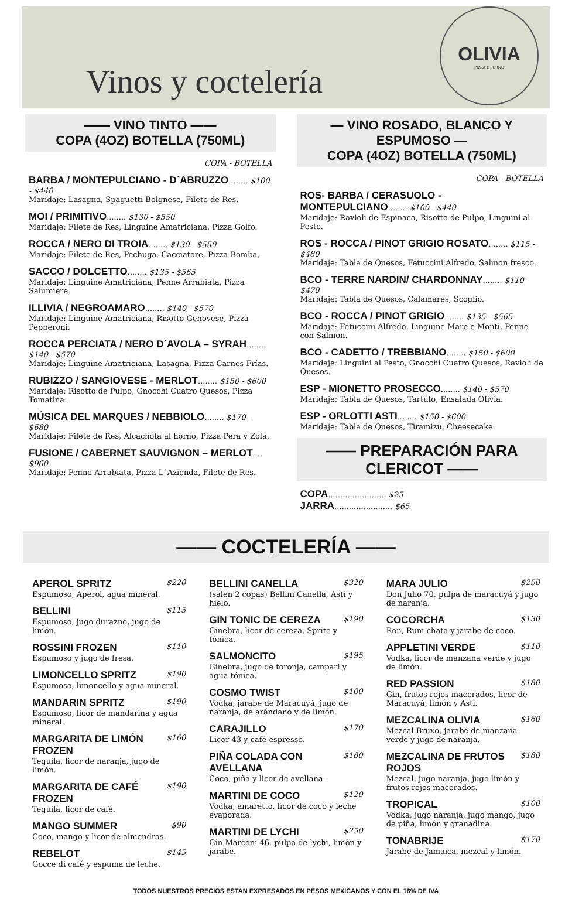Vinos y coctelería
OLIVIA
PIZZA E FORNO
—— VINO TINTO ——
COPA (4OZ) BOTELLA (750ML)
COPA - BOTELLA
BARBA / MONTEPULCIANO - D´ABRUZZO........ $100 - $440
Maridaje: Lasagna, Spaguetti Bolgnese, Filete de Res.
MOI / PRIMITIVO........ $130 - $550
Maridaje: Filete de Res, Linguine Amatriciana, Pizza Golfo.
ROCCA / NERO DI TROIA........ $130 - $550
Maridaje: Filete de Res, Pechuga. Cacciatore, Pizza Bomba.
SACCO / DOLCETTO........ $135 - $565
Maridaje: Linguine Amatriciana, Penne Arrabiata, Pizza Salumiere.
ILLIVIA / NEGROAMARO........ $140 - $570
Maridaje: Linguine Amatriciana, Risotto Genovese, Pizza Pepperoni.
ROCCA PERCIATA / NERO D´AVOLA – SYRAH........ $140 - $570
Maridaje: Linguine Amatriciana, Lasagna, Pizza Carnes Frías.
RUBIZZO / SANGIOVESE - MERLOT........ $150 - $600
Maridaje: Risotto de Pulpo, Gnocchi Cuatro Quesos, Pizza Tomatina.
MÚSICA DEL MARQUES / NEBBIOLO........ $170 - $680
Maridaje: Filete de Res, Alcachofa al horno, Pizza Pera y Zola.
FUSIONE / CABERNET SAUVIGNON – MERLOT.... $960
Maridaje: Penne Arrabiata, Pizza L´Azienda, Filete de Res.
— VINO ROSADO, BLANCO Y ESPUMOSO —
COPA (4OZ) BOTELLA (750ML)
COPA - BOTELLA
ROS- BARBA / CERASUOLO - MONTEPULCIANO........ $100 - $440
Maridaje: Ravioli de Espinaca, Risotto de Pulpo, Linguini al Pesto.
ROS - ROCCA / PINOT GRIGIO ROSATO........ $115 - $480
Maridaje: Tabla de Quesos, Fetuccini Alfredo, Salmon fresco.
BCO - TERRE NARDIN/ CHARDONNAY........ $110 - $470
Maridaje: Tabla de Quesos, Calamares, Scoglio.
BCO - ROCCA / PINOT GRIGIO........ $135 - $565
Maridaje: Fetuccini Alfredo, Linguine Mare e Monti, Penne con Salmon.
BCO - CADETTO / TREBBIANO........ $150 - $600
Maridaje: Linguini al Pesto, Gnocchi Cuatro Quesos, Ravioli de Quesos.
ESP - MIONETTO PROSECCO........ $140 - $570
Maridaje: Tabla de Quesos, Tartufo, Ensalada Olivia.
ESP - ORLOTTI ASTI........ $150 - $600
Maridaje: Tabla de Quesos, Tiramizu, Cheesecake.
—— PREPARACIÓN PARA CLERICOT ——
COPA........................ $25
JARRA........................ $65
—— COCTELERÍA ——
APEROL SPRITZ $220
Espumoso, Aperol, agua mineral.
BELLINI $115
Espumoso, jugo durazno, jugo de limón.
ROSSINI FROZEN $110
Espumoso y jugo de fresa.
LIMONCELLO SPRITZ $190
Espumoso, limoncello y agua mineral.
MANDARIN SPRITZ $190
Espumoso, licor de mandarina y agua mineral.
MARGARITA DE LIMÓN FROZEN $160
Tequila, licor de naranja, jugo de limón.
MARGARITA DE CAFÉ FROZEN $190
Tequila, licor de café.
MANGO SUMMER $90
Coco, mango y licor de almendras.
REBELOT $145
Gocce di café y espuma de leche.
BELLINI CANELLA $320
(salen 2 copas) Bellini Canella, Asti y hielo.
GIN TONIC DE CEREZA $190
Ginebra, licor de cereza, Sprite y tónica.
SALMONCITO $195
Ginebra, jugo de toronja, campari y agua tónica.
COSMO TWIST $100
Vodka, jarabe de Maracuyá, jugo de naranja, de arándano y de limón.
CARAJILLO $170
Licor 43 y café espresso.
PIÑA COLADA CON AVELLANA $180
Coco, piña y licor de avellana.
MARTINI DE COCO $120
Vodka, amaretto, licor de coco y leche evaporada.
MARTINI DE LYCHI $250
Gin Marconi 46, pulpa de lychi, limón y jarabe.
MARA JULIO $250
Don Julio 70, pulpa de maracuyá y jugo de naranja.
COCORCHA $130
Ron, Rum-chata y jarabe de coco.
APPLETINI VERDE $110
Vodka, licor de manzana verde y jugo de limón.
RED PASSION $180
Gin, frutos rojos macerados, licor de Maracuyá, limón y Asti.
MEZCALINA OLIVIA $160
Mezcal Bruxo, jarabe de manzana verde y jugo de naranja.
MEZCALINA DE FRUTOS ROJOS $180
Mezcal, jugo naranja, jugo limón y frutos rojos macerados.
TROPICAL $100
Vodka, jugo naranja, jugo mango, jugo de piña, limón y granadina.
TONABRIJE $170
Jarabe de Jamaica, mezcal y limón.
TODOS NUESTROS PRECIOS ESTAN EXPRESADOS EN PESOS MEXICANOS Y CON EL 16% DE IVA